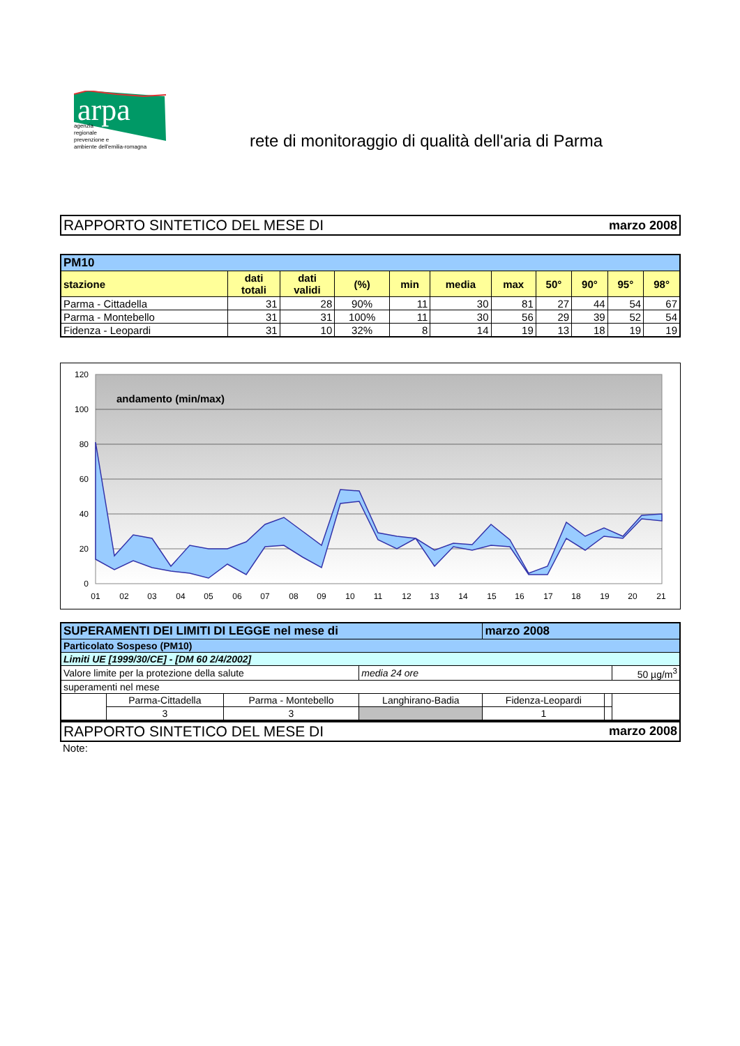arpa
agenzia
regionale
prevenzione e
ambiente dell'emilia-romagna
rete di monitoraggio di qualità dell'aria di Parma
RAPPORTO SINTETICO DEL MESE DI marzo 2008
| PM10 | | | | | | | | | | |
| stazione | dati totali | dati validi | (%) | min | media | max | 50° | 90° | 95° | 98° |
| Parma - Cittadella | 31 | 28 | 90% | 11 | 30 | 81 | 27 | 44 | 54 | 67 |
| Parma - Montebello | 31 | 31 | 100% | 11 | 30 | 56 | 29 | 39 | 52 | 54 |
| Fidenza - Leopardi | 31 | 10 | 32% | 8 | 14 | 19 | 13 | 18 | 19 | 19 |
120
100
80
60
40
20
0
andamento (min/max)
01
02
03
04
05
06
07
08
09
10
11
12
13
14
15
16
17
18
19
20
21
| SUPERAMENTI DEI LIMITI DI LEGGE nel mese di | | | | marzo 2008 | | |
| Particolato Sospeso (PM10) | | | | | | |
| Limiti UE [1999/30/CE] - [DM 60 2/4/2002] | | | | | | |
| Valore limite per la protezione della salute | | | media 24 ore | | | 50 µg/m<sup>3</sup> |
| superamenti nel mese | | | | | | |
| | Parma-Cittadella | Parma - Montebello | Langhirano-Badia | Fidenza-Leopardi | | |
| | 3 | 3 | | 1 | | |
RAPPORTO SINTETICO DEL MESE DI marzo 2008
Note: